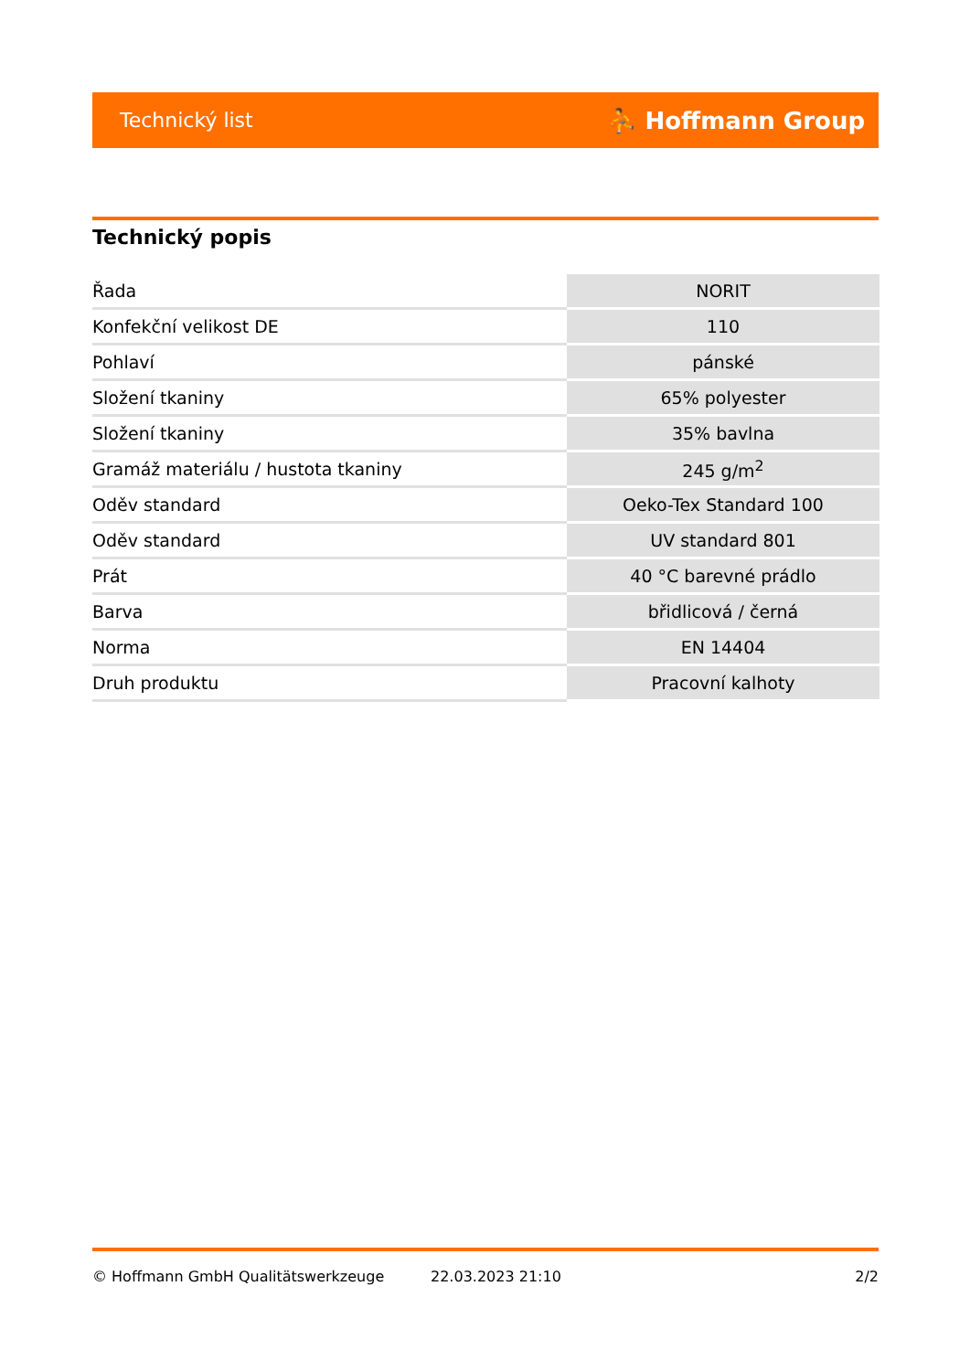Technický list ⛹ Hoffmann Group
Technický popis
| Řada | NORIT |
| Konfekční velikost DE | 110 |
| Pohlaví | pánské |
| Složení tkaniny | 65% polyester |
| Složení tkaniny | 35% bavlna |
| Gramáž materiálu / hustota tkaniny | 245 g/m<sup>2</sup> |
| Oděv standard | Oeko-Tex Standard 100 |
| Oděv standard | UV standard 801 |
| Prát | 40 °C barevné prádlo |
| Barva | břidlicová / černá |
| Norma | EN 14404 |
| Druh produktu | Pracovní kalhoty |
© Hoffmann GmbH Qualitätswerkzeuge 22.03.2023 21:10 2/2